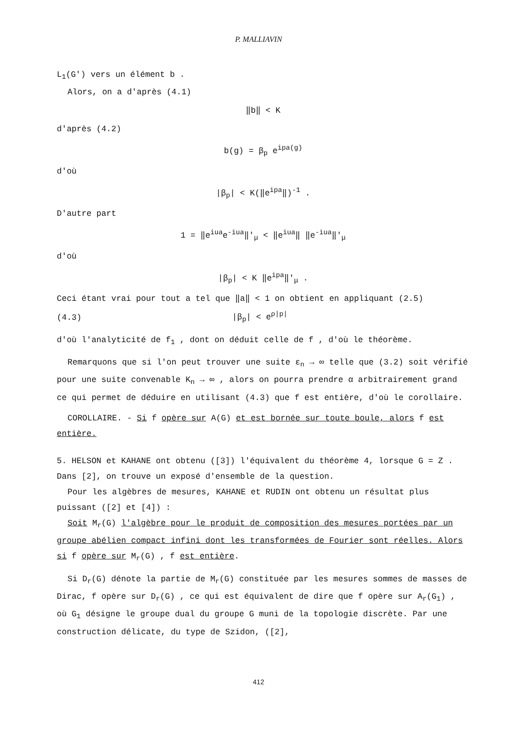P. MALLIAVIN
L<sub>1</sub>(G') vers un élément b .
Alors, on a d'après (4.1)
‖b‖ < K
d'après (4.2)
b(g) = β<sub>p</sub> e<sup>ipa(g)</sup>
d'où
|β<sub>p</sub>| < K(‖e<sup>ipa</sup>‖)<sup>-1</sup> .
D'autre part
1 = ‖e<sup>iua</sup>e<sup>-iua</sup>‖'<sub>μ</sub> < ‖e<sup>iua</sup>‖ ‖e<sup>-iua</sup>‖'<sub>μ</sub>
d'où
|β<sub>p</sub>| < K ‖e<sup>ipa</sup>‖'<sub>μ</sub> .
Ceci étant vrai pour tout a tel que ‖a‖ < 1 on obtient en appliquant (2.5)
(4.3) |β<sub>p</sub>| < e<sup>ρ|p|</sup>
d'où l'analyticité de f<sub>1</sub> , dont on déduit celle de f , d'où le théorème.
Remarquons que si l'on peut trouver une suite ε<sub>n</sub> → ∞ telle que (3.2) soit vérifié pour une suite convenable K<sub>n</sub> → ∞ , alors on pourra prendre α arbitrairement grand ce qui permet de déduire en utilisant (4.3) que f est entière, d'où le corollaire.
COROLLAIRE. - Si f opère sur A(G) et est bornée sur toute boule, alors f est entière.
5. HELSON et KAHANE ont obtenu ([3]) l'équivalent du théorème 4, lorsque G = Z . Dans [2], on trouve un exposé d'ensemble de la question.
Pour les algèbres de mesures, KAHANE et RUDIN ont obtenu un résultat plus puissant ([2] et [4]) :
Soit M<sub>r</sub>(G) l'algèbre pour le produit de composition des mesures portées par un groupe abélien compact infini dont les transformées de Fourier sont réelles. Alors si f opère sur M<sub>r</sub>(G) , f est entière.
Si D<sub>r</sub>(G) dénote la partie de M<sub>r</sub>(G) constituée par les mesures sommes de masses de Dirac, f opère sur D<sub>r</sub>(G) , ce qui est équivalent de dire que f opère sur A<sub>r</sub>(G<sub>1</sub>) , où G<sub>1</sub> désigne le groupe dual du groupe G muni de la topologie discrète. Par une construction délicate, du type de Szidon, ([2],
412